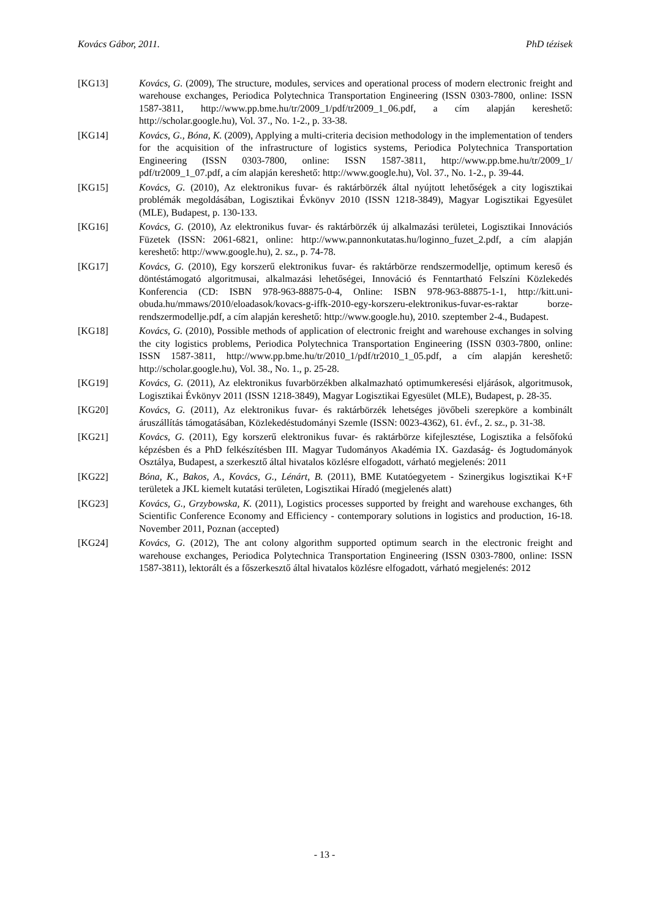Kovács Gábor, 2011. PhD tézisek
[KG13] Kovács, G. (2009), The structure, modules, services and operational process of modern electronic freight and warehouse exchanges, Periodica Polytechnica Transportation Engineering (ISSN 0303-7800, online: ISSN 1587-3811, http://www.pp.bme.hu/tr/2009_1/pdf/tr2009_1_06.pdf, a cím alapján kereshető: http://scholar.google.hu), Vol. 37., No. 1-2., p. 33-38.
[KG14] Kovács, G., Bóna, K. (2009), Applying a multi-criteria decision methodology in the implementation of tenders for the acquisition of the infrastructure of logistics systems, Periodica Polytechnica Transportation Engineering (ISSN 0303-7800, online: ISSN 1587-3811, http://www.pp.bme.hu/tr/2009_1/ pdf/tr2009_1_07.pdf, a cím alapján kereshető: http://www.google.hu), Vol. 37., No. 1-2., p. 39-44.
[KG15] Kovács, G. (2010), Az elektronikus fuvar- és raktárbörzék által nyújtott lehetőségek a city logisztikai problémák megoldásában, Logisztikai Évkönyv 2010 (ISSN 1218-3849), Magyar Logisztikai Egyesület (MLE), Budapest, p. 130-133.
[KG16] Kovács, G. (2010), Az elektronikus fuvar- és raktárbörzék új alkalmazási területei, Logisztikai Innovációs Füzetek (ISSN: 2061-6821, online: http://www.pannonkutatas.hu/loginno_fuzet_2.pdf, a cím alapján kereshető: http://www.google.hu), 2. sz., p. 74-78.
[KG17] Kovács, G. (2010), Egy korszerű elektronikus fuvar- és raktárbörze rendszermodellje, optimum kereső és döntéstámogató algoritmusai, alkalmazási lehetőségei, Innováció és Fenntartható Felszíni Közlekedés Konferencia (CD: ISBN 978-963-88875-0-4, Online: ISBN 978-963-88875-1-1, http://kitt.uni-obuda.hu/mmaws/2010/eloadasok/kovacs-g-iffk-2010-egy-korszeru-elektronikus-fuvar-es-raktar borze-rendszermodellje.pdf, a cím alapján kereshető: http://www.google.hu), 2010. szeptember 2-4., Budapest.
[KG18] Kovács, G. (2010), Possible methods of application of electronic freight and warehouse exchanges in solving the city logistics problems, Periodica Polytechnica Transportation Engineering (ISSN 0303-7800, online: ISSN 1587-3811, http://www.pp.bme.hu/tr/2010_1/pdf/tr2010_1_05.pdf, a cím alapján kereshető: http://scholar.google.hu), Vol. 38., No. 1., p. 25-28.
[KG19] Kovács, G. (2011), Az elektronikus fuvarbörzékben alkalmazható optimumkeresési eljárások, algoritmusok, Logisztikai Évkönyv 2011 (ISSN 1218-3849), Magyar Logisztikai Egyesület (MLE), Budapest, p. 28-35.
[KG20] Kovács, G. (2011), Az elektronikus fuvar- és raktárbörzék lehetséges jövőbeli szerepköre a kombinált áruszállítás támogatásában, Közlekedéstudományi Szemle (ISSN: 0023-4362), 61. évf., 2. sz., p. 31-38.
[KG21] Kovács, G. (2011), Egy korszerű elektronikus fuvar- és raktárbörze kifejlesztése, Logisztika a felsőfokú képzésben és a PhD felkészítésben III. Magyar Tudományos Akadémia IX. Gazdaság- és Jogtudományok Osztálya, Budapest, a szerkesztő által hivatalos közlésre elfogadott, várható megjelenés: 2011
[KG22] Bóna, K., Bakos, A., Kovács, G., Lénárt, B. (2011), BME Kutatóegyetem - Szinergikus logisztikai K+F területek a JKL kiemelt kutatási területen, Logisztikai Híradó (megjelenés alatt)
[KG23] Kovács, G., Grzybowska, K. (2011), Logistics processes supported by freight and warehouse exchanges, 6th Scientific Conference Economy and Efficiency - contemporary solutions in logistics and production, 16-18. November 2011, Poznan (accepted)
[KG24] Kovács, G. (2012), The ant colony algorithm supported optimum search in the electronic freight and warehouse exchanges, Periodica Polytechnica Transportation Engineering (ISSN 0303-7800, online: ISSN 1587-3811), lektorált és a főszerkesztő által hivatalos közlésre elfogadott, várható megjelenés: 2012
- 13 -